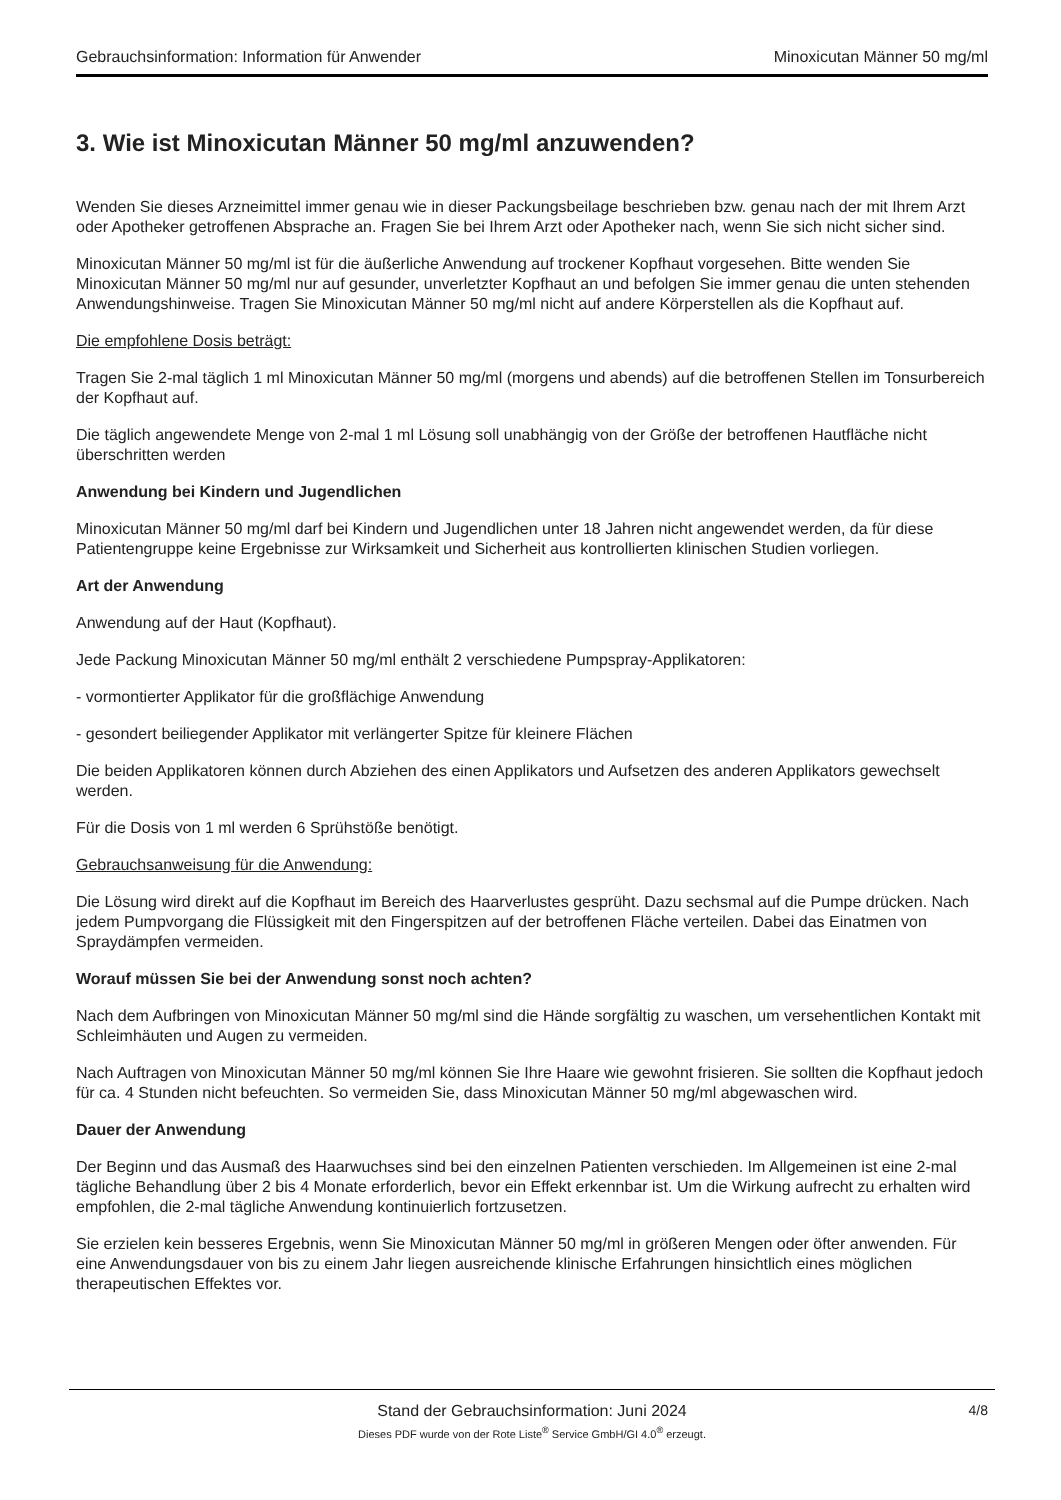Gebrauchsinformation: Information für Anwender Minoxicutan Männer 50 mg/ml
3. Wie ist Minoxicutan Männer 50 mg/ml anzuwenden?
Wenden Sie dieses Arzneimittel immer genau wie in dieser Packungsbeilage beschrieben bzw. genau nach der mit Ihrem Arzt oder Apotheker getroffenen Absprache an. Fragen Sie bei Ihrem Arzt oder Apotheker nach, wenn Sie sich nicht sicher sind.
Minoxicutan Männer 50 mg/ml ist für die äußerliche Anwendung auf trockener Kopfhaut vorgesehen. Bitte wenden Sie Minoxicutan Männer 50 mg/ml nur auf gesunder, unverletzter Kopfhaut an und befolgen Sie immer genau die unten stehenden Anwendungshinweise. Tragen Sie Minoxicutan Männer 50 mg/ml nicht auf andere Körperstellen als die Kopfhaut auf.
Die empfohlene Dosis beträgt:
Tragen Sie 2-mal täglich 1 ml Minoxicutan Männer 50 mg/ml (morgens und abends) auf die betroffenen Stellen im Tonsurbereich der Kopfhaut auf.
Die täglich angewendete Menge von 2-mal 1 ml Lösung soll unabhängig von der Größe der betroffenen Hautfläche nicht überschritten werden
Anwendung bei Kindern und Jugendlichen
Minoxicutan Männer 50 mg/ml darf bei Kindern und Jugendlichen unter 18 Jahren nicht angewendet werden, da für diese Patientengruppe keine Ergebnisse zur Wirksamkeit und Sicherheit aus kontrollierten klinischen Studien vorliegen.
Art der Anwendung
Anwendung auf der Haut (Kopfhaut).
Jede Packung Minoxicutan Männer 50 mg/ml enthält 2 verschiedene Pumpspray-Applikatoren:
- vormontierter Applikator für die großflächige Anwendung
- gesondert beiliegender Applikator mit verlängerter Spitze für kleinere Flächen
Die beiden Applikatoren können durch Abziehen des einen Applikators und Aufsetzen des anderen Applikators gewechselt werden.
Für die Dosis von 1 ml werden 6 Sprühstöße benötigt.
Gebrauchsanweisung für die Anwendung:
Die Lösung wird direkt auf die Kopfhaut im Bereich des Haarverlustes gesprüht. Dazu sechsmal auf die Pumpe drücken. Nach jedem Pumpvorgang die Flüssigkeit mit den Fingerspitzen auf der betroffenen Fläche verteilen. Dabei das Einatmen von Spraydämpfen vermeiden.
Worauf müssen Sie bei der Anwendung sonst noch achten?
Nach dem Aufbringen von Minoxicutan Männer 50 mg/ml sind die Hände sorgfältig zu waschen, um versehentlichen Kontakt mit Schleimhäuten und Augen zu vermeiden.
Nach Auftragen von Minoxicutan Männer 50 mg/ml können Sie Ihre Haare wie gewohnt frisieren. Sie sollten die Kopfhaut jedoch für ca. 4 Stunden nicht befeuchten. So vermeiden Sie, dass Minoxicutan Männer 50 mg/ml abgewaschen wird.
Dauer der Anwendung
Der Beginn und das Ausmaß des Haarwuchses sind bei den einzelnen Patienten verschieden. Im Allgemeinen ist eine 2-mal tägliche Behandlung über 2 bis 4 Monate erforderlich, bevor ein Effekt erkennbar ist. Um die Wirkung aufrecht zu erhalten wird empfohlen, die 2-mal tägliche Anwendung kontinuierlich fortzusetzen.
Sie erzielen kein besseres Ergebnis, wenn Sie Minoxicutan Männer 50 mg/ml in größeren Mengen oder öfter anwenden. Für eine Anwendungsdauer von bis zu einem Jahr liegen ausreichende klinische Erfahrungen hinsichtlich eines möglichen therapeutischen Effektes vor.
Stand der Gebrauchsinformation: Juni 2024
4/8
Dieses PDF wurde von der Rote Liste<sup>®</sup> Service GmbH/GI 4.0<sup>®</sup> erzeugt.